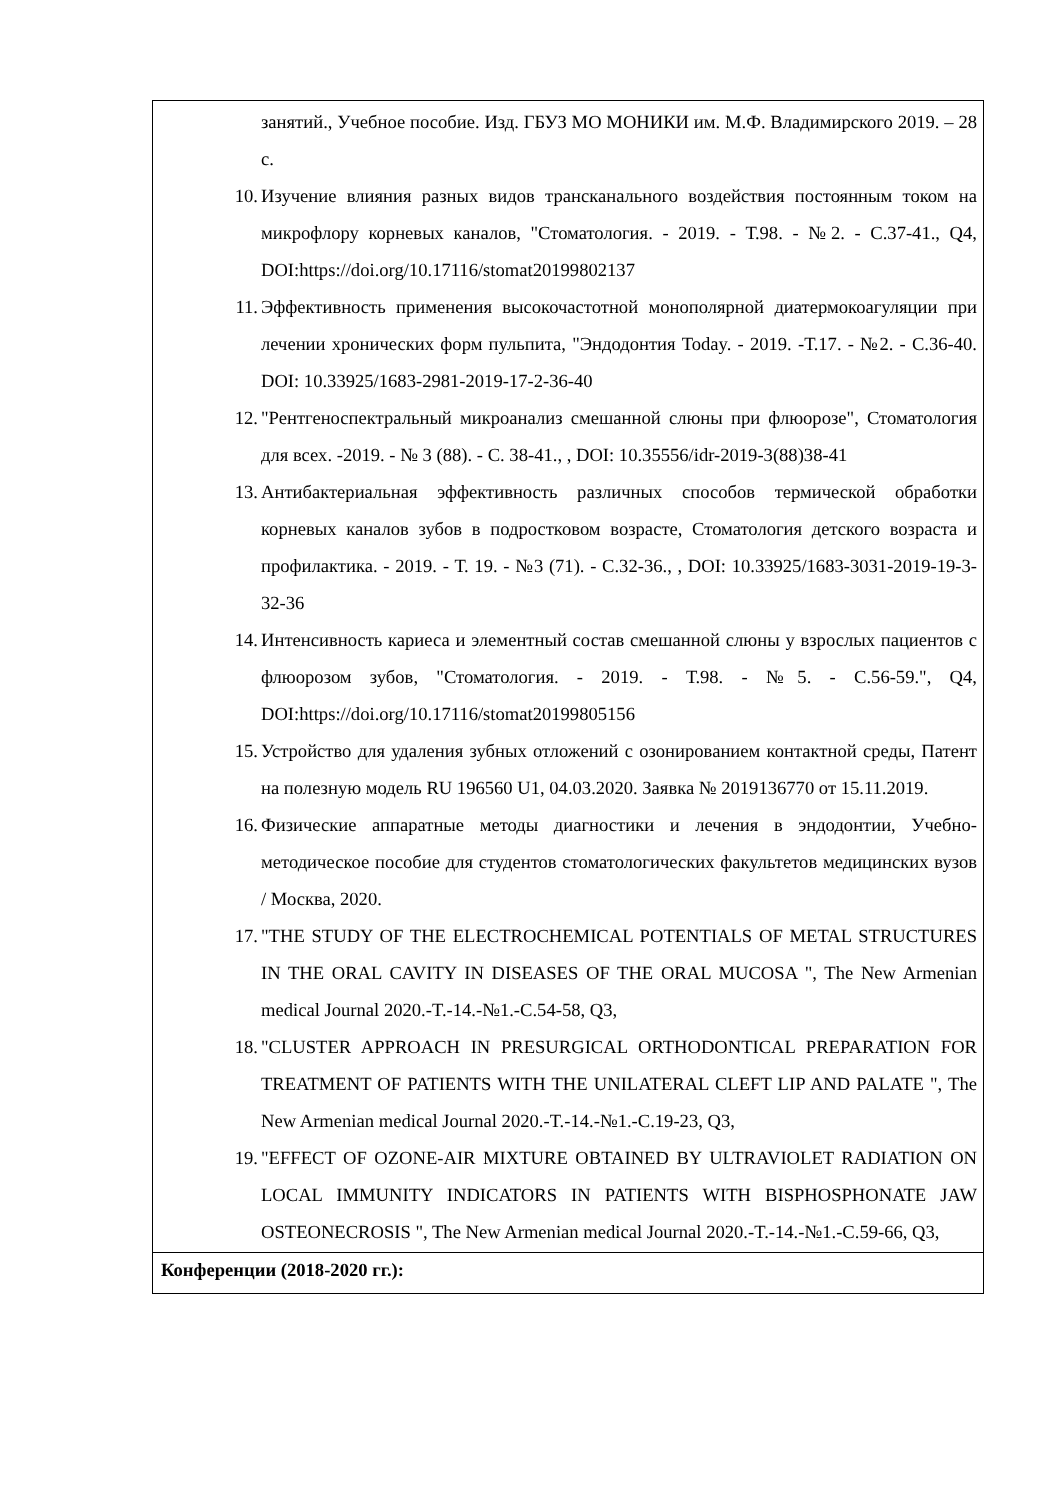| занятий., Учебное пособие. Изд. ГБУЗ МО МОНИКИ им. М.Ф. Владимирского 2019. – 28 с. 10. Изучение влияния разных видов трансканального воздействия постоянным током на микрофлору корневых каналов, "Стоматология. - 2019. - Т.98. - №2. - С.37-41., Q4, DOI:https://doi.org/10.17116/stomat20199802137 11. Эффективность применения высокочастотной монополярной диатермокоагуляции при лечении хронических форм пульпита, "Эндодонтия Today. - 2019. -Т.17. - №2. - С.36-40. DOI: 10.33925/1683-2981-2019-17-2-36-40 12. "Рентгеноспектральный микроанализ смешанной слюны при флюорозе", Стоматология для всех. -2019. - № 3 (88). - С. 38-41., , DOI: 10.35556/idr-2019-3(88)38-41 13. Антибактериальная эффективность различных способов термической обработки корневых каналов зубов в подростковом возрасте, Стоматология детского возраста и профилактика. - 2019. - Т. 19. - №3 (71). - С.32-36., , DOI: 10.33925/1683-3031-2019-19-3-32-36 14. Интенсивность кариеса и элементный состав смешанной слюны у взрослых пациентов с флюорозом зубов, "Стоматология. - 2019. - Т.98. - №5. - С.56-59.", Q4, DOI:https://doi.org/10.17116/stomat20199805156 15. Устройство для удаления зубных отложений с озонированием контактной среды, Патент на полезную модель RU 196560 U1, 04.03.2020. Заявка № 2019136770 от 15.11.2019. 16. Физические аппаратные методы диагностики и лечения в эндодонтии, Учебно-методическое пособие для студентов стоматологических факультетов медицинских вузов / Москва, 2020. 17. "THE STUDY OF THE ELECTROCHEMICAL POTENTIALS OF METAL STRUCTURES IN THE ORAL CAVITY IN DISEASES OF THE ORAL MUCOSA ", The New Armenian medical Journal 2020.-T.-14.-№1.-C.54-58, Q3, 18. "CLUSTER APPROACH IN PRESURGICAL ORTHODONTICAL PREPARATION FOR TREATMENT OF PATIENTS WITH THE UNILATERAL CLEFT LIP AND PALATE ", The New Armenian medical Journal 2020.-T.-14.-№1.-C.19-23, Q3, 19. "EFFECT OF OZONE-AIR MIXTURE OBTAINED BY ULTRAVIOLET RADIATION ON LOCAL IMMUNITY INDICATORS IN PATIENTS WITH BISPHOSPHONATE JAW OSTEONECROSIS ", The New Armenian medical Journal 2020.-T.-14.-№1.-C.59-66, Q3, |
| Конференции (2018-2020 гг.): |